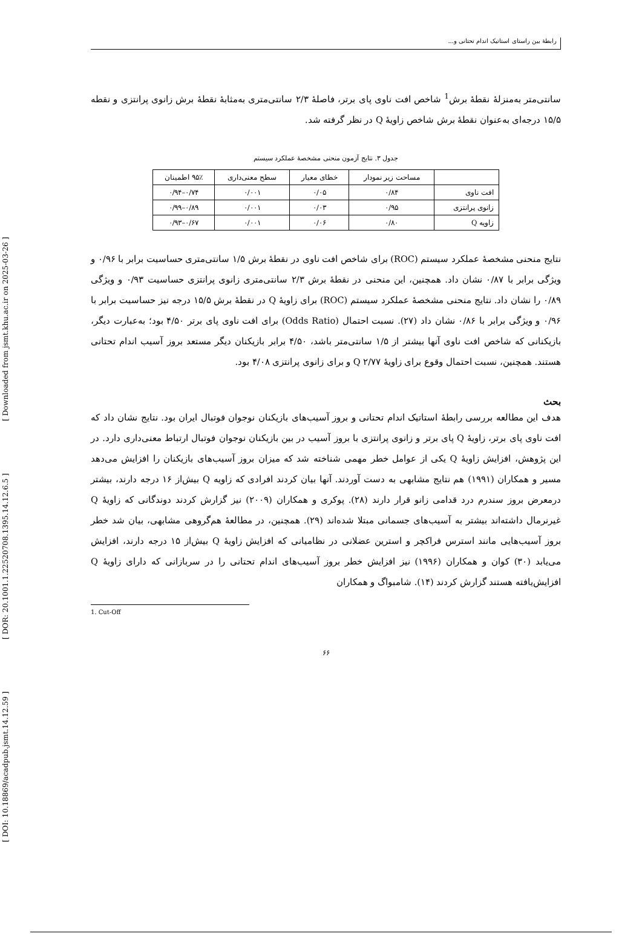[ DOI: 10.18869/acadpub.jsmt.14.12.59 ] [ DOR: 20.1001.1.22520708.1395.14.12.6.5 ] [ Downloaded from jsmt.khu.ac.ir on 2025-03-26 ]
رابطهٔ بین راستای استاتیک اندام تحتانی و...
سانتی‌متر به‌منزلهٔ نقطهٔ برش<sup>1</sup> شاخص افت ناوی پای برتر، فاصلهٔ ۲/۳ سانتی‌متری به‌مثابهٔ نقطهٔ برش زانوی پرانتزی و نقطه ۱۵/۵ درجه‌ای به‌عنوان نقطهٔ برش شاخص زاویهٔ Q در نظر گرفته شد.
جدول ۳. نتایج آزمون منحنی مشخصهٔ عملکرد سیستم
| | مساحت زیر نمودار | خطای معیار | سطح معنی‌داری | ۹۵٪ اطمینان |
| افت ناوی | ۰/۸۴ | ۰/۰۵ | ۰/۰۰۱ | ۰/۷۴–۰/۹۴ |
| زانوی پرانتزی | ۰/۹۵ | ۰/۰۳ | ۰/۰۰۱ | ۰/۸۹–۰/۹۹ |
| زاویه Q | ۰/۸۰ | ۰/۰۶ | ۰/۰۰۱ | ۰/۶۷–۰/۹۳ |
نتایج منحنی مشخصهٔ عملکرد سیستم (ROC) برای شاخص افت ناوی در نقطهٔ برش ۱/۵ سانتی‌متری حساسیت برابر با ۰/۹۶ و ویژگی برابر با ۰/۸۷ نشان داد. همچنین، این منحنی در نقطهٔ برش ۲/۳ سانتی‌متری زانوی پرانتزی حساسیت ۰/۹۳ و ویژگی ۰/۸۹ را نشان داد. نتایج منحنی مشخصهٔ عملکرد سیستم (ROC) برای زاویهٔ Q در نقطهٔ برش ۱۵/۵ درجه نیز حساسیت برابر با ۰/۹۶ و ویژگی برابر با ۰/۸۶ نشان داد (۲۷). نسبت احتمال (Odds Ratio) برای افت ناوی پای برتر ۴/۵۰ بود؛ به‌عبارت دیگر، بازیکنانی که شاخص افت ناوی آنها بیشتر از ۱/۵ سانتی‌متر باشد، ۴/۵۰ برابر بازیکنان دیگر مستعد بروز آسیب اندام تحتانی هستند. همچنین، نسبت احتمال وقوع برای زاویهٔ Q ۲/۷۷ و برای زانوی پرانتزی ۴/۰۸ بود.
بحث
هدف این مطالعه بررسی رابطهٔ استاتیک اندام تحتانی و بروز آسیب‌های بازیکنان نوجوان فوتبال ایران بود. نتایج نشان داد که افت ناوی پای برتر، زاویهٔ Q پای برتر و زانوی پرانتزی با بروز آسیب در بین بازیکنان نوجوان فوتبال ارتباط معنی‌داری دارد. در این پژوهش، افزایش زاویهٔ Q یکی از عوامل خطر مهمی شناخته شد که میزان بروز آسیب‌های بازیکنان را افزایش می‌دهد مسیر و همکاران (۱۹۹۱) هم نتایج مشابهی به دست آوردند. آنها بیان کردند افرادی که زاویه Q بیش‌از ۱۶ درجه دارند، بیشتر درمعرض بروز سندرم درد قدامی زانو قرار دارند (۲۸). پوکری و همکاران (۲۰۰۹) نیز گزارش کردند دوندگانی که زاویهٔ Q غیرنرمال داشته‌اند بیشتر به آسیب‌های جسمانی مبتلا شده‌اند (۲۹). همچنین، در مطالعهٔ هم‌گروهی مشابهی، بیان شد خطر بروز آسیب‌هایی مانند استرس فراکچر و استرین عضلانی در نظامیانی که افزایش زاویهٔ Q بیش‌از ۱۵ درجه دارند، افزایش می‌یابد (۳۰) کوان و همکاران (۱۹۹۶) نیز افزایش خطر بروز آسیب‌های اندام تحتانی را در سربازانی که دارای زاویهٔ Q افزایش‌یافته هستند گزارش کردند (۱۴). شامبواگ و همکاران
1. Cut-Off
۶۶